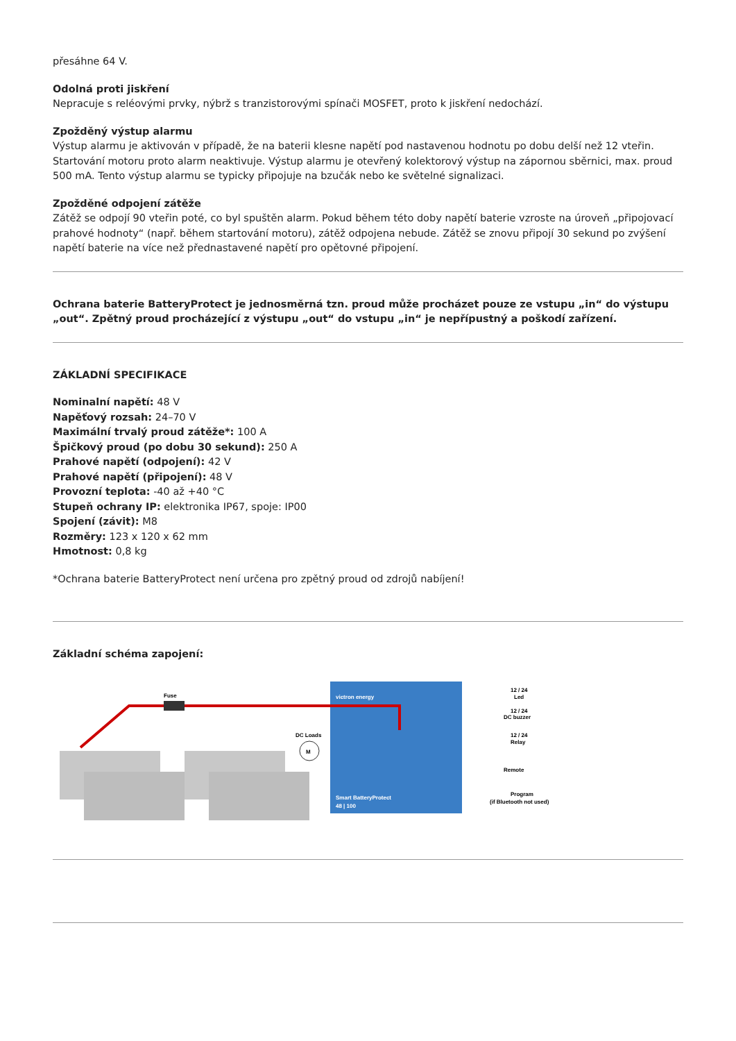přesáhne 64 V.
Odolná proti jiskření
Nepracuje s reléovými prvky, nýbrž s tranzistorovými spínači MOSFET, proto k jiskření nedochází.
Zpožděný výstup alarmu
Výstup alarmu je aktivován v případě, že na baterii klesne napětí pod nastavenou hodnotu po dobu delší než 12 vteřin. Startování motoru proto alarm neaktivuje. Výstup alarmu je otevřený kolektorový výstup na zápornou sběrnici, max. proud 500 mA. Tento výstup alarmu se typicky připojuje na bzučák nebo ke světelné signalizaci.
Zpožděné odpojení zátěže
Zátěž se odpojí 90 vteřin poté, co byl spuštěn alarm. Pokud během této doby napětí baterie vzroste na úroveň „připojovací prahové hodnoty“ (např. během startování motoru), zátěž odpojena nebude. Zátěž se znovu připojí 30 sekund po zvýšení napětí baterie na více než přednastavené napětí pro opětovné připojení.
Ochrana baterie BatteryProtect je jednosměrná tzn. proud může procházet pouze ze vstupu „in“ do výstupu „out“. Zpětný proud procházející z výstupu „out“ do vstupu „in“ je nepřípustný a poškodí zařízení.
ZÁKLADNÍ SPECIFIKACE
Nominalní napětí: 48 V
Napěťový rozsah: 24–70 V
Maximální trvalý proud zátěže*: 100 A
Špičkový proud (po dobu 30 sekund): 250 A
Prahové napětí (odpojení): 42 V
Prahové napětí (připojení): 48 V
Provozní teplota: -40 až +40 °C
Stupeň ochrany IP: elektronika IP67, spoje: IP00
Spojení (závit): M8
Rozměry: 123 x 120 x 62 mm
Hmotnost: 0,8 kg
*Ochrana baterie BatteryProtect není určena pro zpětný proud od zdrojů nabíjení!
Základní schéma zapojení:
Fuse
DC Loads
M
Smart BatteryProtect
48 | 100
victron energy
12 / 24
Led
12 / 24
DC buzzer
12 / 24
Relay
Remote
Program
(if Bluetooth not used)